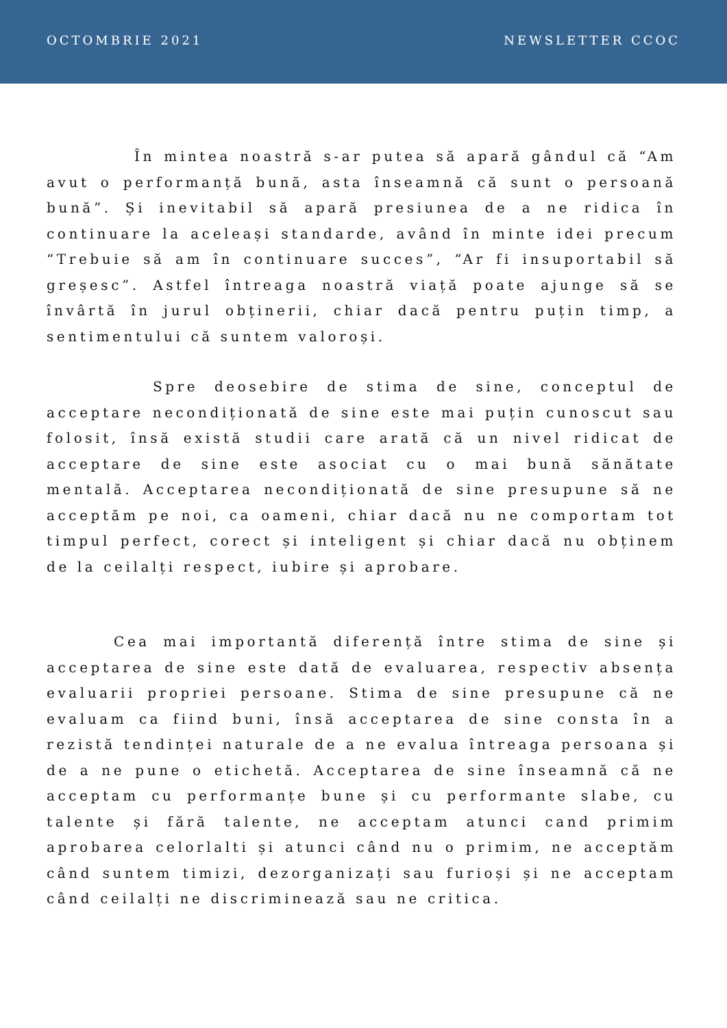OCTOMBRIE 2021 NEWSLETTER CCOC
În mintea noastră s-ar putea să apară gândul că “Am avut o performanță bună, asta înseamnă că sunt o persoană bună”. Și inevitabil să apară presiunea de a ne ridica în continuare la aceleași standarde, având în minte idei precum “Trebuie să am în continuare succes”, “Ar fi insuportabil să greșesc”. Astfel întreaga noastră viață poate ajunge să se învârtă în jurul obținerii, chiar dacă pentru puțin timp, a sentimentului că suntem valoroși.
Spre deosebire de stima de sine, conceptul de acceptare necondiționată de sine este mai puțin cunoscut sau folosit, însă există studii care arată că un nivel ridicat de acceptare de sine este asociat cu o mai bună sănătate mentală. Acceptarea necondiționată de sine presupune să ne acceptăm pe noi, ca oameni, chiar dacă nu ne comportam tot timpul perfect, corect și inteligent și chiar dacă nu obținem de la ceilalți respect, iubire și aprobare.
Cea mai importantă diferență între stima de sine și acceptarea de sine este dată de evaluarea, respectiv absența evaluarii propriei persoane. Stima de sine presupune că ne evaluam ca fiind buni, însă acceptarea de sine consta în a rezistă tendinței naturale de a ne evalua întreaga persoana și de a ne pune o etichetă. Acceptarea de sine înseamnă că ne acceptam cu performanțe bune și cu performante slabe, cu talente și fără talente, ne acceptam atunci cand primim aprobarea celorlalti și atunci când nu o primim, ne acceptăm când suntem timizi, dezorganizați sau furioși și ne acceptam când ceilalți ne discriminează sau ne critica.